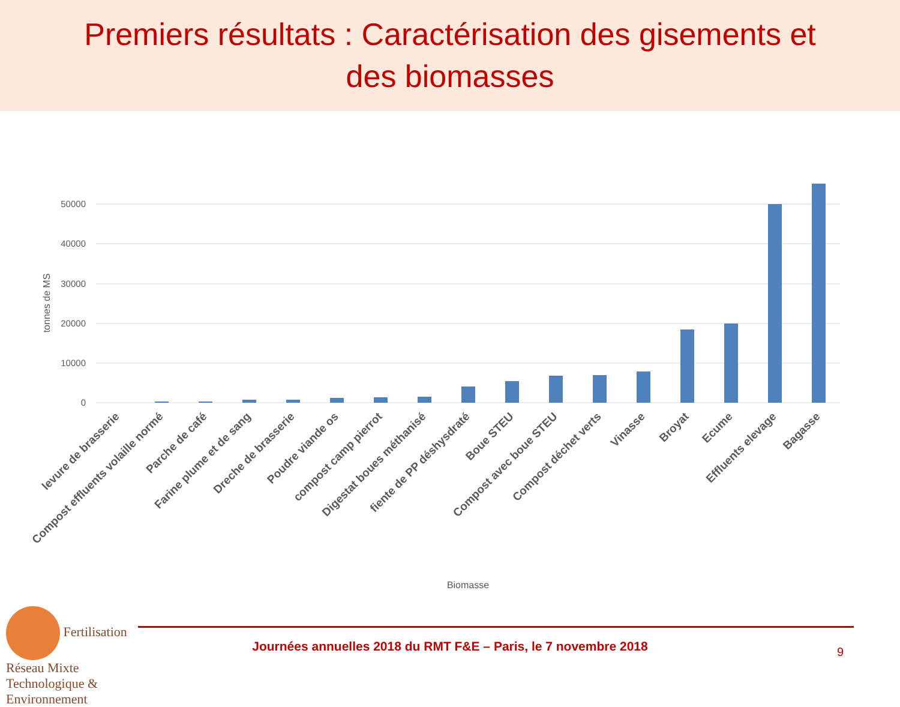Premiers résultats : Caractérisation des gisements et
des biomasses
50000
40000
30000
20000
10000
0
tonnes de MS
levure de brasserie
Compost effluents volaille normé
Parche de café
Farine plume et de sang
Dreche de brasserie
Poudre viande os
compost camp pierrot
Digestat boues méthanisé
fiente de PP déshysdraté
Boue STEU
Compost avec boue STEU
Compost déchet verts
Vinasse
Broyat
Ecume
Effluents elevage
Bagasse
Biomasse
Fertilisation
Réseau Mixte Technologique & Environnement
Journées annuelles 2018 du RMT F&E – Paris, le 7 novembre 2018 9